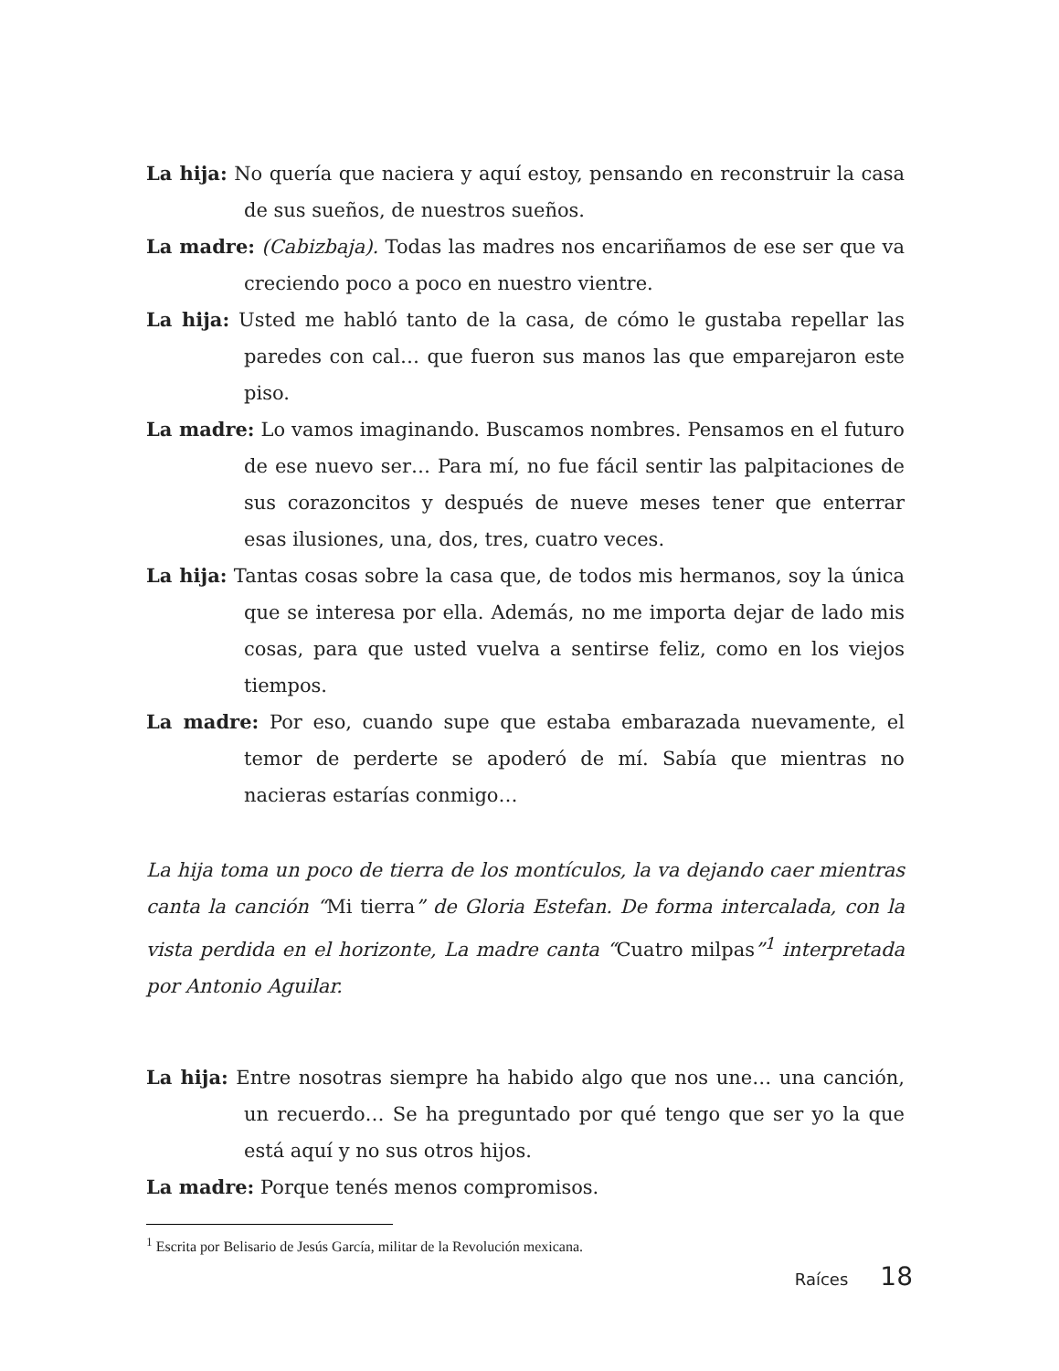La hija: No quería que naciera y aquí estoy, pensando en reconstruir la casa de sus sueños, de nuestros sueños.
La madre: (Cabizbaja). Todas las madres nos encariñamos de ese ser que va creciendo poco a poco en nuestro vientre.
La hija: Usted me habló tanto de la casa, de cómo le gustaba repellar las paredes con cal… que fueron sus manos las que emparejaron este piso.
La madre: Lo vamos imaginando. Buscamos nombres. Pensamos en el futuro de ese nuevo ser… Para mí, no fue fácil sentir las palpitaciones de sus corazoncitos y después de nueve meses tener que enterrar esas ilusiones, una, dos, tres, cuatro veces.
La hija: Tantas cosas sobre la casa que, de todos mis hermanos, soy la única que se interesa por ella. Además, no me importa dejar de lado mis cosas, para que usted vuelva a sentirse feliz, como en los viejos tiempos.
La madre: Por eso, cuando supe que estaba embarazada nuevamente, el temor de perderte se apoderó de mí. Sabía que mientras no nacieras estarías conmigo…
La hija toma un poco de tierra de los montículos, la va dejando caer mientras canta la canción “Mi tierra” de Gloria Estefan. De forma intercalada, con la vista perdida en el horizonte, La madre canta “Cuatro milpas”<sup>1</sup> interpretada por Antonio Aguilar.
La hija: Entre nosotras siempre ha habido algo que nos une… una canción, un recuerdo… Se ha preguntado por qué tengo que ser yo la que está aquí y no sus otros hijos.
La madre: Porque tenés menos compromisos.
<sup>1</sup> Escrita por Belisario de Jesús García, militar de la Revolución mexicana.
Raíces 18